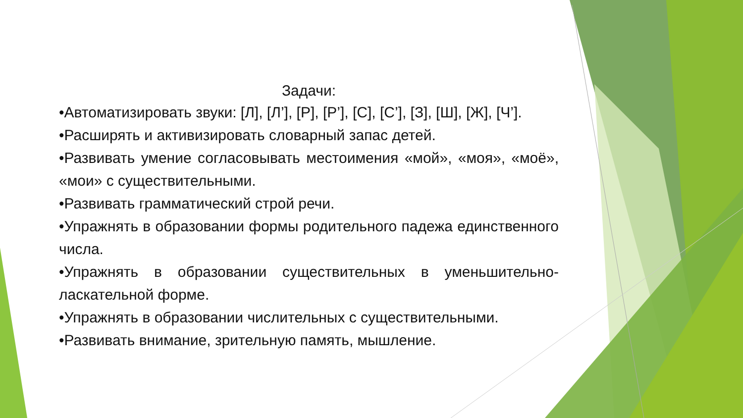Задачи:
•Автоматизировать звуки: [Л], [Л’], [Р], [Р’], [С], [С’], [З], [Ш], [Ж], [Ч’].
•Расширять и активизировать словарный запас детей.
•Развивать умение согласовывать местоимения «мой», «моя», «моё», «мои» с существительными.
•Развивать грамматический строй речи.
•Упражнять в образовании формы родительного падежа единственного числа.
•Упражнять в образовании существительных в уменьшительно-ласкательной форме.
•Упражнять в образовании числительных с существительными.
•Развивать внимание, зрительную память, мышление.